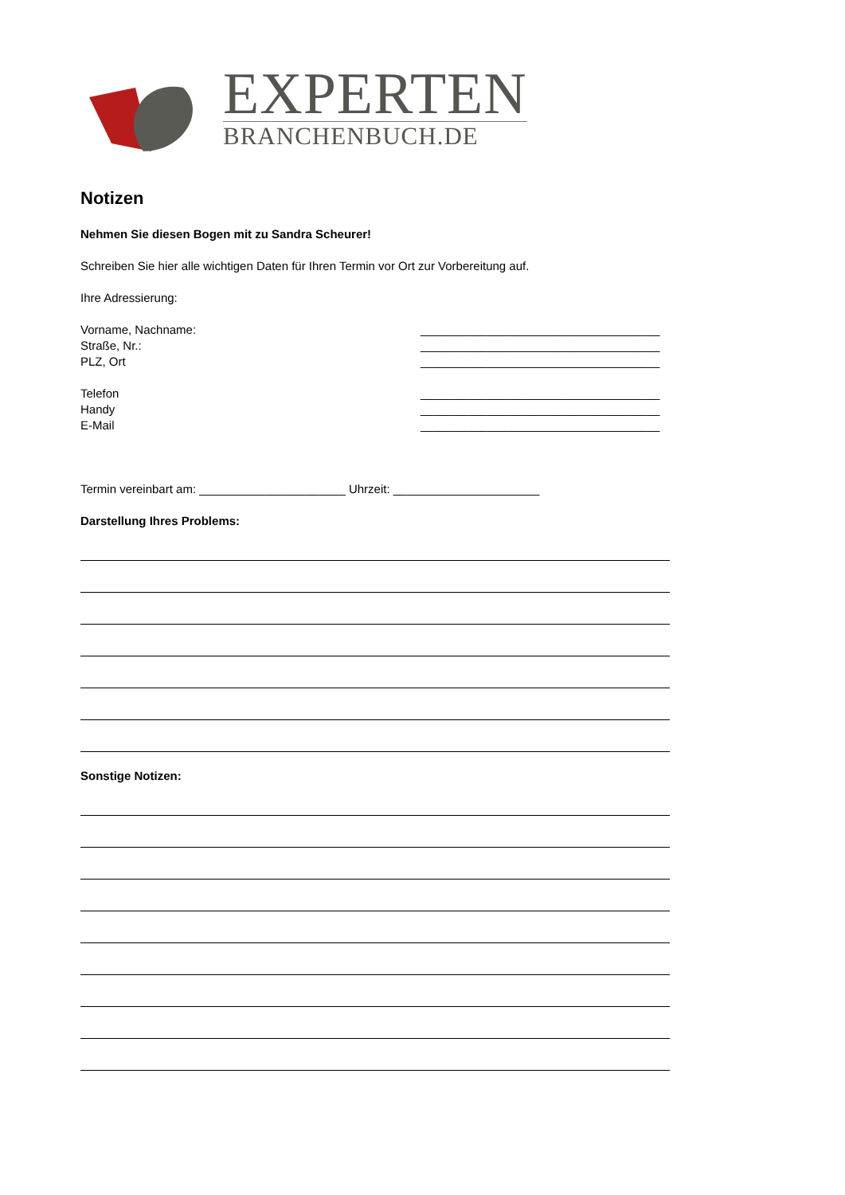EXPERTEN
BRANCHENBUCH.DE
Notizen
Nehmen Sie diesen Bogen mit zu Sandra Scheurer!
Schreiben Sie hier alle wichtigen Daten für Ihren Termin vor Ort zur Vorbereitung auf.
Ihre Adressierung:
Vorname, Nachname: ____________________________________
Straße, Nr.: ____________________________________
PLZ, Ort ____________________________________
Telefon ____________________________________
Handy ____________________________________
E-Mail ____________________________________
Termin vereinbart am: ______________________ Uhrzeit: ______________________
Darstellung Ihres Problems:
Sonstige Notizen: